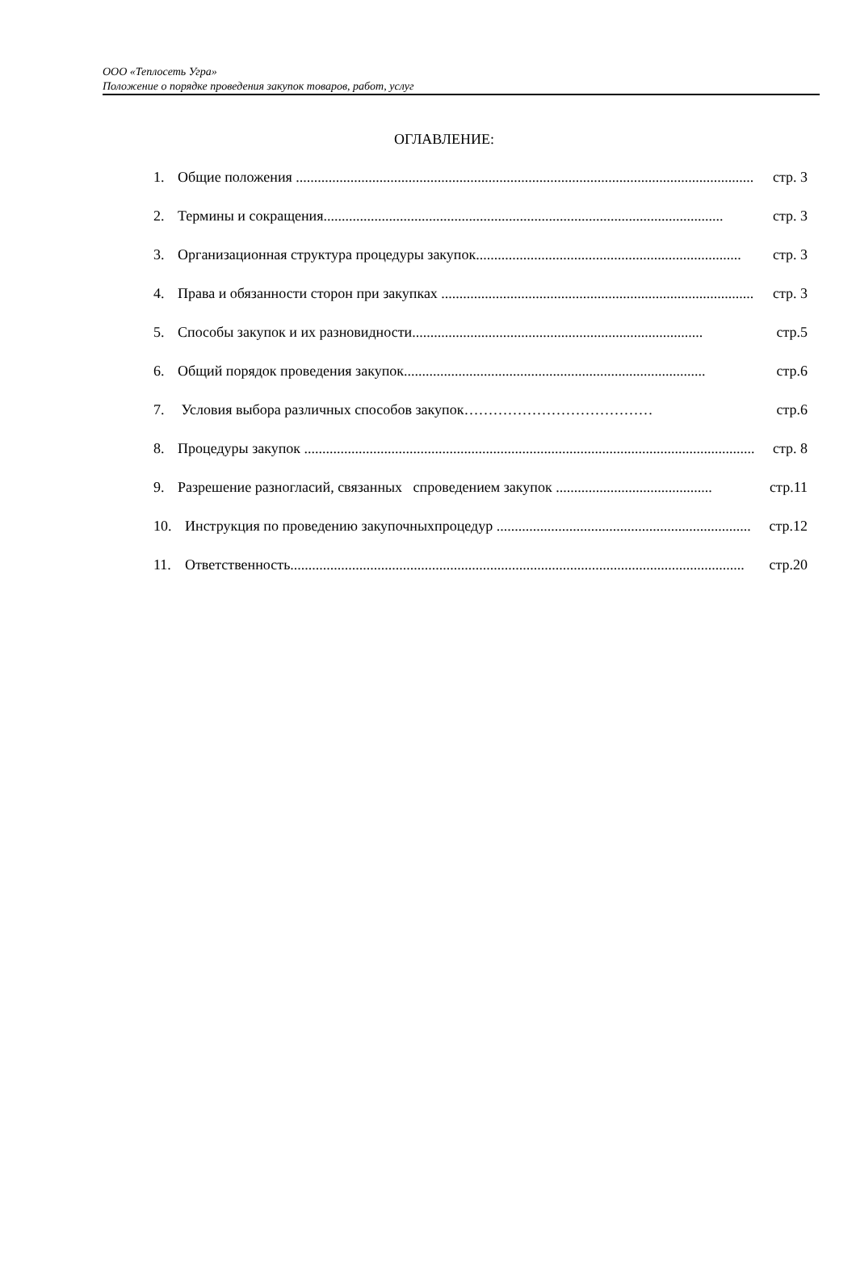ООО «Теплосеть Угра»
Положение о порядке проведения закупок товаров, работ, услуг
ОГЛАВЛЕНИЕ:
1. Общие положения .............................................................................................................................. стр. 3
2. Термины и сокращения.............................................................................................................. стр. 3
3. Организационная структура процедуры закупок......................................................................... стр. 3
4. Права и обязанности сторон при закупках ...................................................................................... стр. 3
5. Способы закупок и их разновидности................................................................................ стр.5
6. Общий порядок проведения закупок................................................................................... стр.6
7. Условия выбора различных способов закупок………………………………… стр.6
8. Процедуры закупок ............................................................................................................................ стр. 8
9. Разрешение разногласий, связанных спроведением закупок ........................................... стр.11
10. Инструкция по проведению закупочныхпроцедур ...................................................................... стр.12
11. Ответственность............................................................................................................................. стр.20